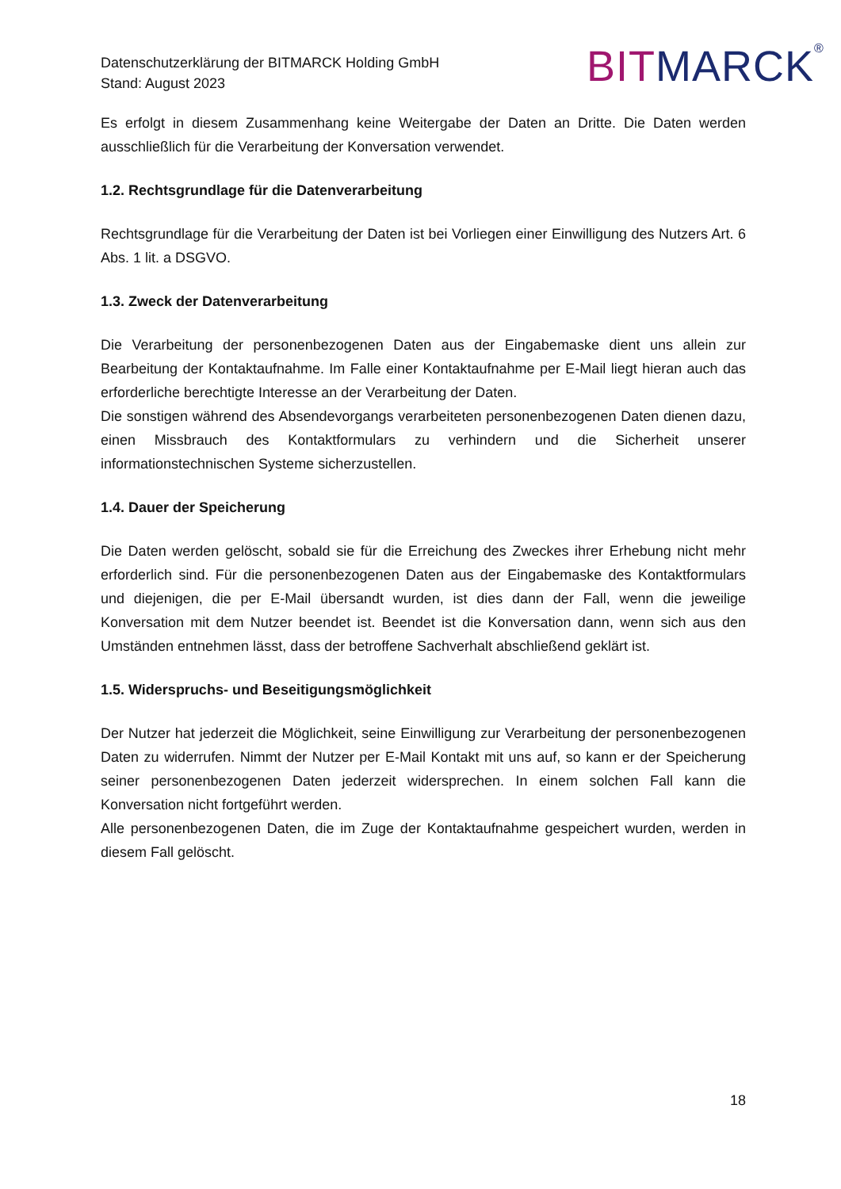Datenschutzerklärung der BITMARCK Holding GmbH
Stand: August 2023
BIT MARCK<sup>®</sup>
Es erfolgt in diesem Zusammenhang keine Weitergabe der Daten an Dritte. Die Daten werden ausschließlich für die Verarbeitung der Konversation verwendet.
1.2. Rechtsgrundlage für die Datenverarbeitung
Rechtsgrundlage für die Verarbeitung der Daten ist bei Vorliegen einer Einwilligung des Nutzers Art. 6 Abs. 1 lit. a DSGVO.
1.3. Zweck der Datenverarbeitung
Die Verarbeitung der personenbezogenen Daten aus der Eingabemaske dient uns allein zur Bearbeitung der Kontaktaufnahme. Im Falle einer Kontaktaufnahme per E-Mail liegt hieran auch das erforderliche berechtigte Interesse an der Verarbeitung der Daten.
Die sonstigen während des Absendevorgangs verarbeiteten personenbezogenen Daten dienen dazu, einen Missbrauch des Kontaktformulars zu verhindern und die Sicherheit unserer informationstechnischen Systeme sicherzustellen.
1.4. Dauer der Speicherung
Die Daten werden gelöscht, sobald sie für die Erreichung des Zweckes ihrer Erhebung nicht mehr erforderlich sind. Für die personenbezogenen Daten aus der Eingabemaske des Kontaktformulars und diejenigen, die per E-Mail übersandt wurden, ist dies dann der Fall, wenn die jeweilige Konversation mit dem Nutzer beendet ist. Beendet ist die Konversation dann, wenn sich aus den Umständen entnehmen lässt, dass der betroffene Sachverhalt abschließend geklärt ist.
1.5. Widerspruchs- und Beseitigungsmöglichkeit
Der Nutzer hat jederzeit die Möglichkeit, seine Einwilligung zur Verarbeitung der personenbezogenen Daten zu widerrufen. Nimmt der Nutzer per E-Mail Kontakt mit uns auf, so kann er der Speicherung seiner personenbezogenen Daten jederzeit widersprechen. In einem solchen Fall kann die Konversation nicht fortgeführt werden.
Alle personenbezogenen Daten, die im Zuge der Kontaktaufnahme gespeichert wurden, werden in diesem Fall gelöscht.
18